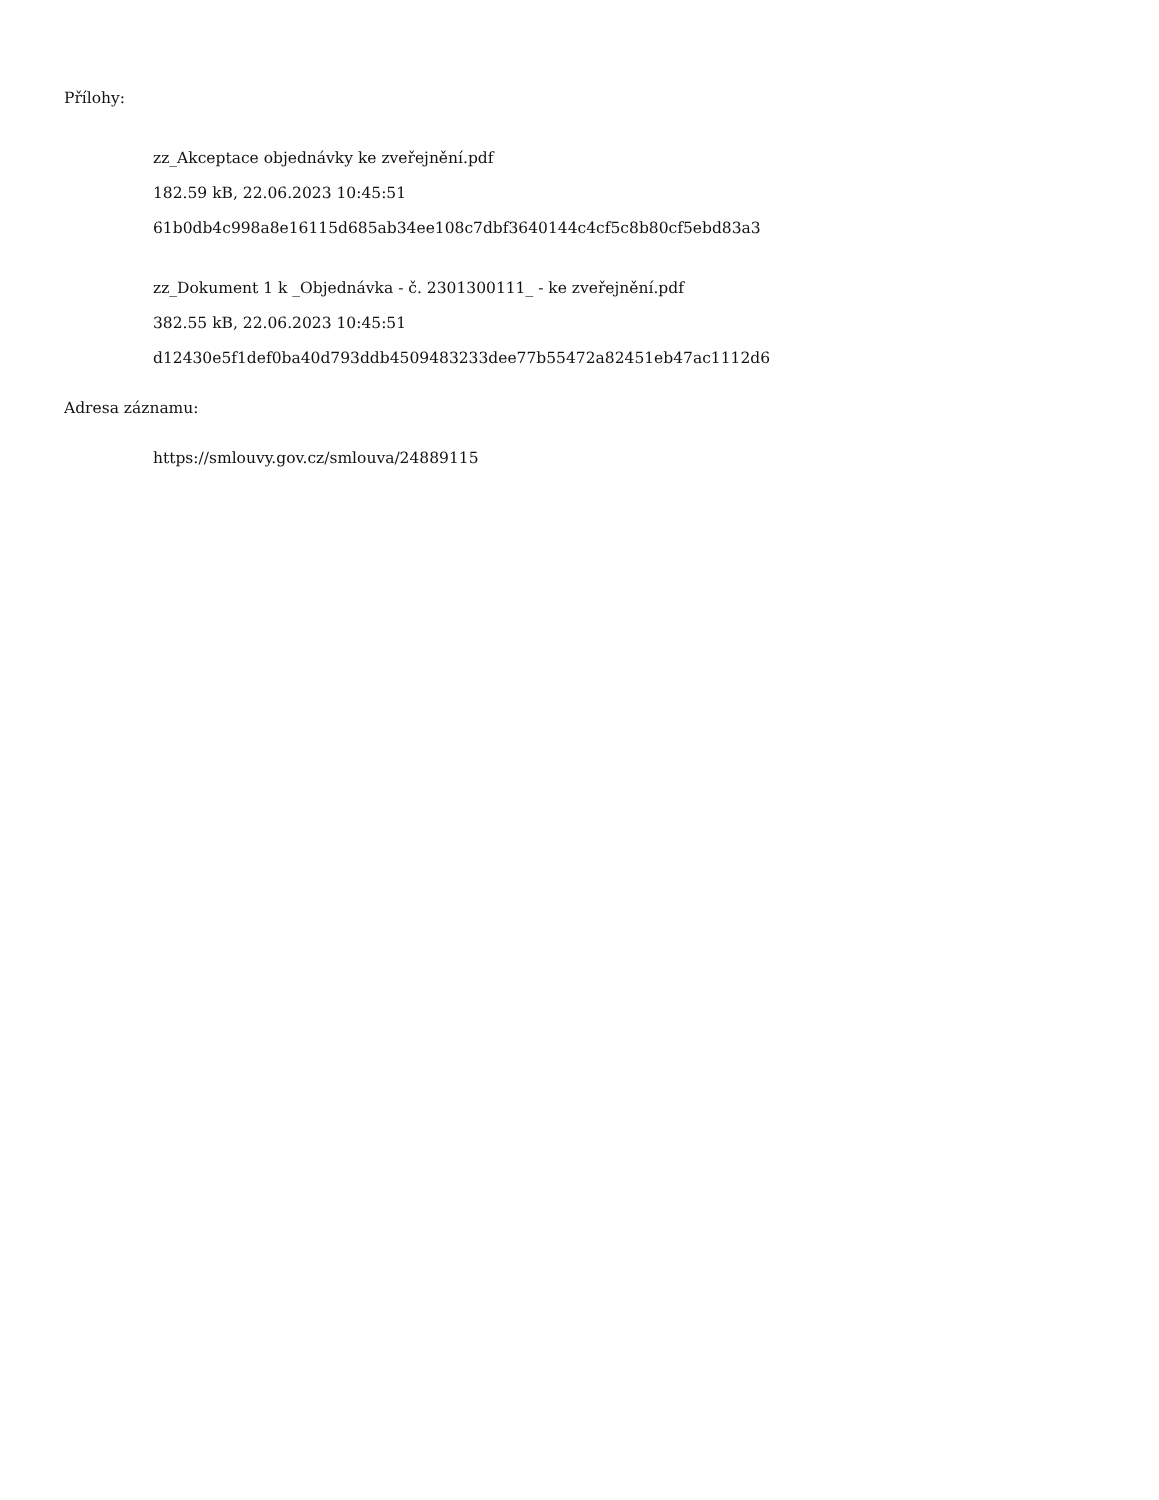Přílohy:
zz_Akceptace objednávky ke zveřejnění.pdf
182.59 kB, 22.06.2023 10:45:51
61b0db4c998a8e16115d685ab34ee108c7dbf3640144c4cf5c8b80cf5ebd83a3
zz_Dokument 1 k _Objednávka - č. 2301300111_ - ke zveřejnění.pdf
382.55 kB, 22.06.2023 10:45:51
d12430e5f1def0ba40d793ddb4509483233dee77b55472a82451eb47ac1112d6
Adresa záznamu:
https://smlouvy.gov.cz/smlouva/24889115